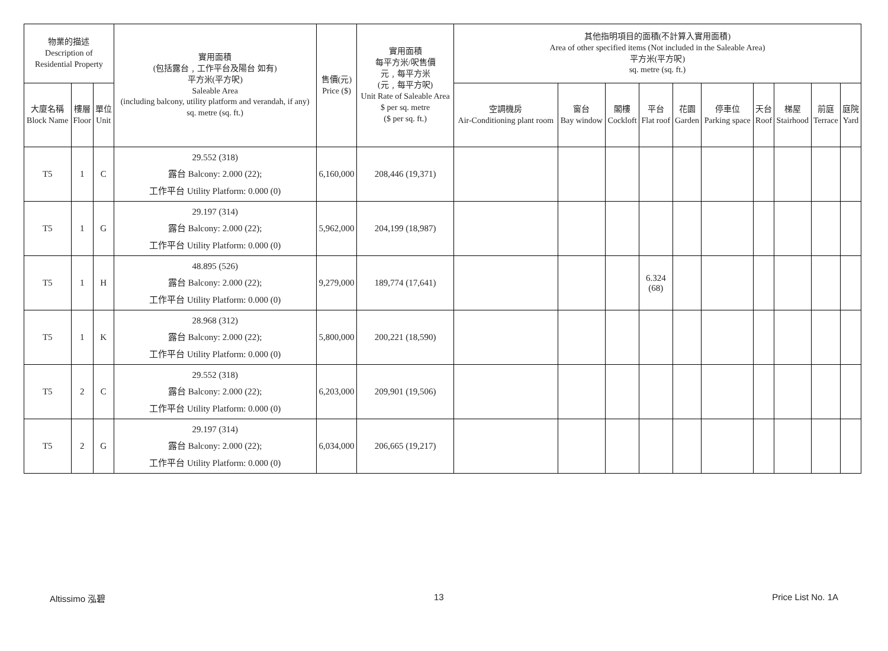| 物業的描述 Description of Residential Property | | | 實用面積 (包括露台﹐工作平台及陽台 如有) 平方米(平方呎) Saleable Area (including balcony, utility platform and verandah, if any) sq. metre (sq. ft.) | 售價(元) Price ($) | 實用面積 每平方米/呎售價 元﹐每平方米 (元﹐每平方呎) Unit Rate of Saleable Area $ per sq. metre ($ per sq. ft.) | 其他指明項目的面積(不計算入實用面積) Area of other specified items (Not included in the Saleable Area) 平方米(平方呎) sq. metre (sq. ft.) | | | | | | | | | |
| --- | --- | --- | --- | --- | --- | --- | --- | --- | --- | --- | --- | --- | --- | --- | --- |
| 大廈名稱 Block Name | 樓層 Floor | 單位 Unit | | | | 空調機房 Air-Conditioning plant room | 窗台 Bay window | 閣樓 Cockloft | 平台 Flat roof | 花園 Garden | 停車位 Parking space | 天台 Roof | 梯屋 Stairhood | 前庭 Terrace | 庭院 Yard |
| T5 | 1 | C | 29.552 (318) 露台 Balcony: 2.000 (22); 工作平台 Utility Platform: 0.000 (0) | 6,160,000 | 208,446 (19,371) | | | | | | | | | | |
| T5 | 1 | G | 29.197 (314) 露台 Balcony: 2.000 (22); 工作平台 Utility Platform: 0.000 (0) | 5,962,000 | 204,199 (18,987) | | | | | | | | | | |
| T5 | 1 | H | 48.895 (526) 露台 Balcony: 2.000 (22); 工作平台 Utility Platform: 0.000 (0) | 9,279,000 | 189,774 (17,641) | | | | 6.324 (68) | | | | | | |
| T5 | 1 | K | 28.968 (312) 露台 Balcony: 2.000 (22); 工作平台 Utility Platform: 0.000 (0) | 5,800,000 | 200,221 (18,590) | | | | | | | | | | |
| T5 | 2 | C | 29.552 (318) 露台 Balcony: 2.000 (22); 工作平台 Utility Platform: 0.000 (0) | 6,203,000 | 209,901 (19,506) | | | | | | | | | | |
| T5 | 2 | G | 29.197 (314) 露台 Balcony: 2.000 (22); 工作平台 Utility Platform: 0.000 (0) | 6,034,000 | 206,665 (19,217) | | | | | | | | | | |
Altissimo 泓碧 13 Price List No. 1A